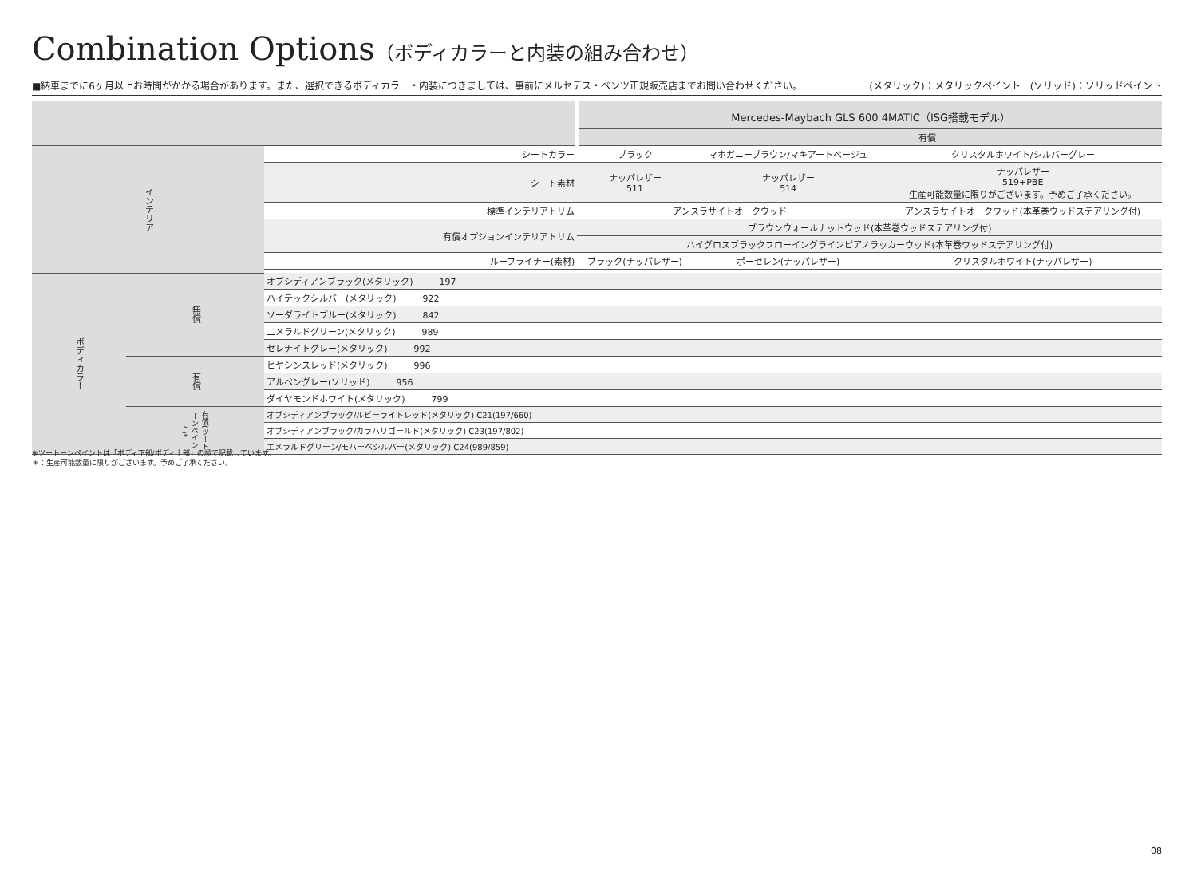Combination Options（ボディカラーと内装の組み合わせ）
■納車までに6ヶ月以上お時間がかかる場合があります。また、選択できるボディカラー・内装につきましては、事前にメルセデス・ベンツ正規販売店までお問い合わせください。 (メタリック)：メタリックペイント　(ソリッド)：ソリッドペイント
| | | | Mercedes-Maybach GLS 600 4MATIC（ISG搭載モデル） | | |
| --- | --- | --- | --- | --- | --- |
| | | | | 有償 | |
| インテリア | | シートカラー | ブラック | マホガニーブラウン/マキアートベージュ | クリスタルホワイト/シルバーグレー |
| | | シート素材 | ナッパレザー 511 | ナッパレザー 514 | ナッパレザー 519+PBE 生産可能数量に限りがございます。予めご了承ください。 |
| | | 標準インテリアトリム | アンスラサイトオークウッド | | アンスラサイトオークウッド(本革巻ウッドステアリング付) |
| | | 有償オプションインテリアトリム | ブラウンウォールナットウッド(本革巻ウッドステアリング付) | | |
| | | | ハイグロスブラックフローイングラインピアノラッカーウッド(本革巻ウッドステアリング付) | | |
| | | ルーフライナー(素材) | ブラック(ナッパレザー) | ポーセレン(ナッパレザー) | クリスタルホワイト(ナッパレザー) |
| ボディカラー | 無償 | オブシディアンブラック(メタリック) 197 | | | |
| | | ハイテックシルバー(メタリック) 922 | | | |
| | | ソーダライトブルー(メタリック) 842 | | | |
| | | エメラルドグリーン(メタリック) 989 | | | |
| | | セレナイトグレー(メタリック) 992 | | | |
| | 有償 | ヒヤシンスレッド(メタリック) 996 | | | |
| | | アルペングレー(ソリッド) 956 | | | |
| | | ダイヤモンドホワイト(メタリック) 799 | | | |
| | 有償(ツートーンペイント)* | オブシディアンブラック/ルビーライトレッド(メタリック) C21(197/660) | | | |
| | | オブシディアンブラック/カラハリゴールド(メタリック) C23(197/802) | | | |
| | | エメラルドグリーン/モハーベシルバー(メタリック) C24(989/859) | | | |
※ツートーンペイントは「ボディ下部/ボディ上部」の順で記載しています。
＊：生産可能数量に限りがございます。予めご了承ください。
08